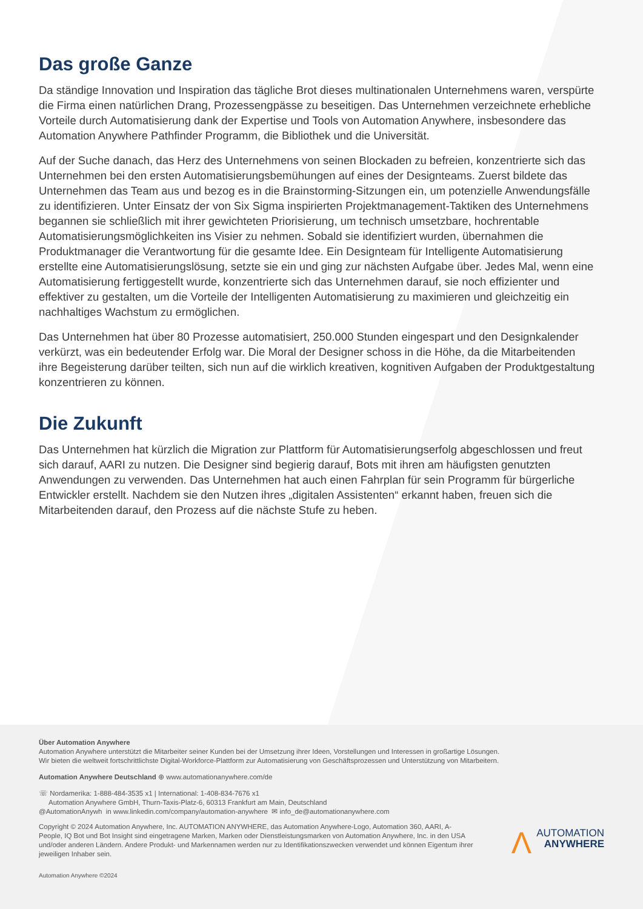Das große Ganze
Da ständige Innovation und Inspiration das tägliche Brot dieses multinationalen Unternehmens waren, verspürte die Firma einen natürlichen Drang, Prozessengpässe zu beseitigen. Das Unternehmen verzeichnete erhebliche Vorteile durch Automatisierung dank der Expertise und Tools von Automation Anywhere, insbesondere das Automation Anywhere Pathfinder Programm, die Bibliothek und die Universität.
Auf der Suche danach, das Herz des Unternehmens von seinen Blockaden zu befreien, konzentrierte sich das Unternehmen bei den ersten Automatisierungsbemühungen auf eines der Designteams. Zuerst bildete das Unternehmen das Team aus und bezog es in die Brainstorming-Sitzungen ein, um potenzielle Anwendungsfälle zu identifizieren. Unter Einsatz der von Six Sigma inspirierten Projektmanagement-Taktiken des Unternehmens begannen sie schließlich mit ihrer gewichteten Priorisierung, um technisch umsetzbare, hochrentable Automatisierungsmöglichkeiten ins Visier zu nehmen. Sobald sie identifiziert wurden, übernahmen die Produktmanager die Verantwortung für die gesamte Idee. Ein Designteam für Intelligente Automatisierung erstellte eine Automatisierungslösung, setzte sie ein und ging zur nächsten Aufgabe über. Jedes Mal, wenn eine Automatisierung fertiggestellt wurde, konzentrierte sich das Unternehmen darauf, sie noch effizienter und effektiver zu gestalten, um die Vorteile der Intelligenten Automatisierung zu maximieren und gleichzeitig ein nachhaltiges Wachstum zu ermöglichen.
Das Unternehmen hat über 80 Prozesse automatisiert, 250.000 Stunden eingespart und den Designkalender verkürzt, was ein bedeutender Erfolg war. Die Moral der Designer schoss in die Höhe, da die Mitarbeitenden ihre Begeisterung darüber teilten, sich nun auf die wirklich kreativen, kognitiven Aufgaben der Produktgestaltung konzentrieren zu können.
Die Zukunft
Das Unternehmen hat kürzlich die Migration zur Plattform für Automatisierungserfolg abgeschlossen und freut sich darauf, AARI zu nutzen. Die Designer sind begierig darauf, Bots mit ihren am häufigsten genutzten Anwendungen zu verwenden. Das Unternehmen hat auch einen Fahrplan für sein Programm für bürgerliche Entwickler erstellt. Nachdem sie den Nutzen ihres „digitalen Assistenten“ erkannt haben, freuen sich die Mitarbeitenden darauf, den Prozess auf die nächste Stufe zu heben.
Über Automation Anywhere
Automation Anywhere unterstützt die Mitarbeiter seiner Kunden bei der Umsetzung ihrer Ideen, Vorstellungen und Interessen in großartige Lösungen.
Wir bieten die weltweit fortschrittlichste Digital-Workforce-Plattform zur Automatisierung von Geschäftsprozessen und Unterstützung von Mitarbeitern.
Automation Anywhere Deutschland ⊕ www.automationanywhere.com/de
☏ Nordamerika: 1-888-484-3535 x1 | International: 1-408-834-7676 x1
Automation Anywhere GmbH, Thurn-Taxis-Platz-6, 60313 Frankfurt am Main, Deutschland
@AutomationAnywh in www.linkedin.com/company/automation-anywhere ✉ info_de@automationanywhere.com
Copyright © 2024 Automation Anywhere, Inc. AUTOMATION ANYWHERE, das Automation Anywhere-Logo, Automation 360, AARI, A-People, IQ Bot und Bot Insight sind eingetragene Marken, Marken oder Dienstleistungsmarken von Automation Anywhere, Inc. in den USA und/oder anderen Ländern. Andere Produkt- und Markennamen werden nur zu Identifikationszwecken verwendet und können Eigentum ihrer jeweiligen Inhaber sein.
Automation Anywhere ©2024
ΛAUTOMATION
ANYWHERE